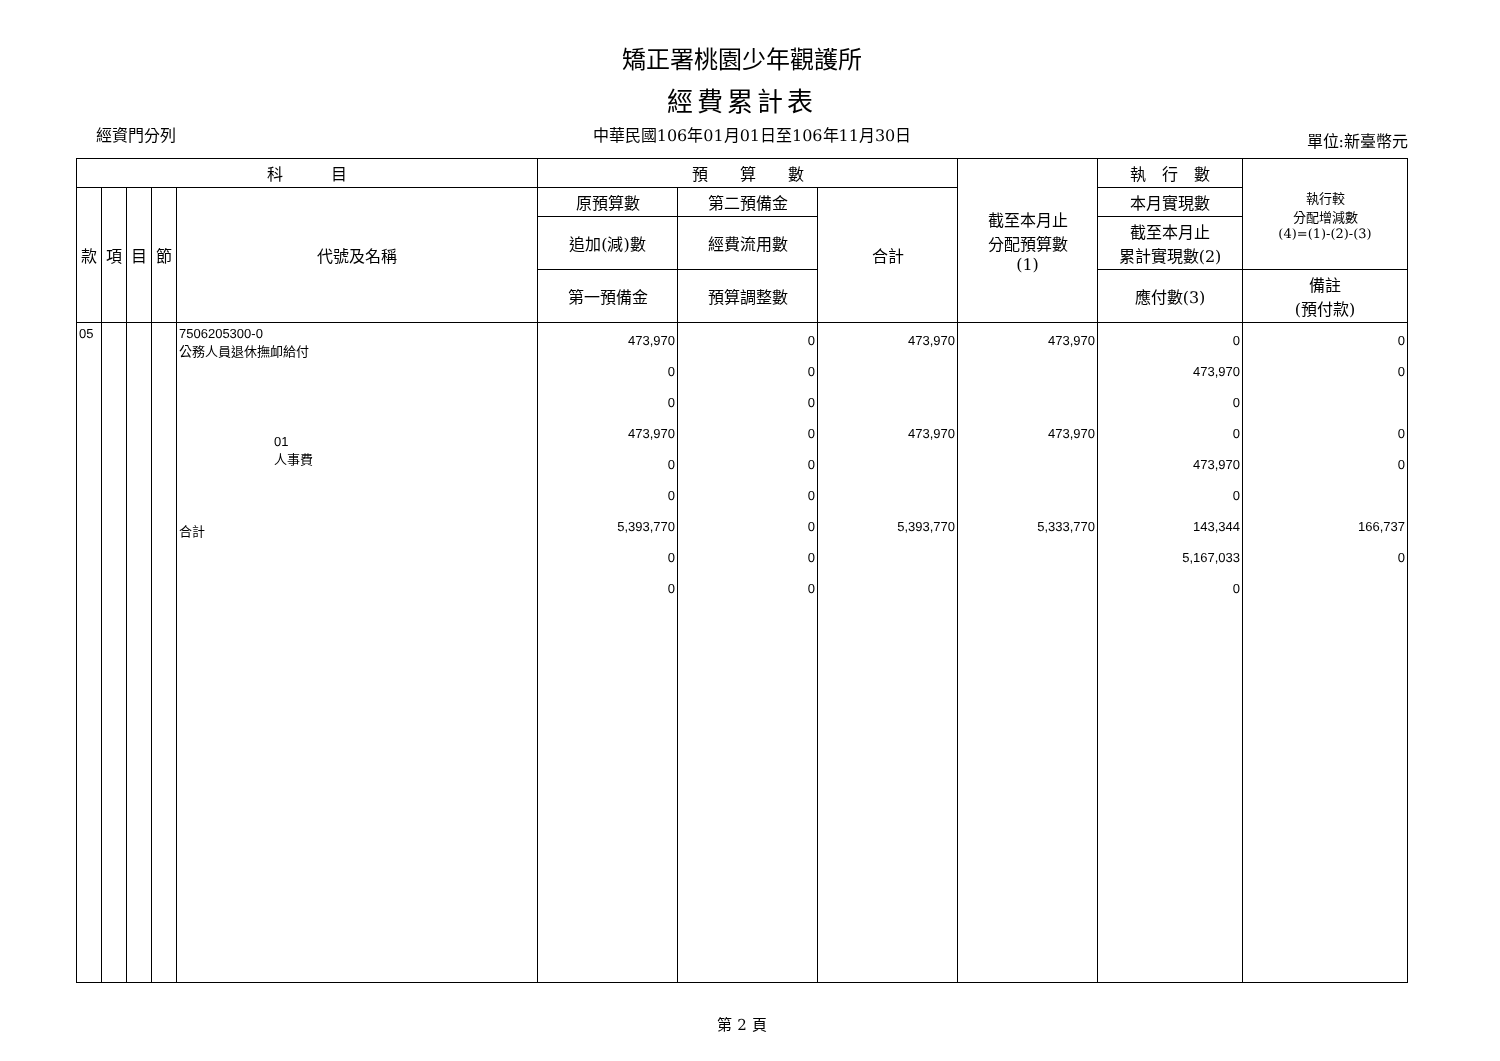矯正署桃園少年觀護所
經費累計表
經資門分列 中華民國106年01月01日至106年11月30日
單位:新臺幣元
| 科 目 | | | | | 預 算 數 | | | 截至本月止 分配預算數 (1) | 執 行 數 | 執行較 分配增減數 (4)=(1)-(2)-(3) |
| --- | --- | --- | --- | --- | --- | --- | --- | --- | --- | --- |
| 款 | 項 | 目 | 節 | 代號及名稱 | 原預算數 | 第二預備金 | 合計 | | 本月實現數 | |
| | | | | | 追加(減)數 | 經費流用數 | | | 截至本月止 累計實現數(2) | |
| | | | | | 第一預備金 | 預算調整數 | | | 應付數(3) | 備註 (預付款) |
| 05 | | | | 7506205300-0 公務人員退休撫卹給付 01 人事費 合計 | 473,970 0 0 473,970 0 0 5,393,770 0 0 | 0 0 0 0 0 0 0 0 0 | 473,970 473,970 5,393,770 | 473,970 473,970 5,333,770 | 0 473,970 0 0 473,970 0 143,344 5,167,033 0 | 0 0 0 0 166,737 0 |
第 2 頁